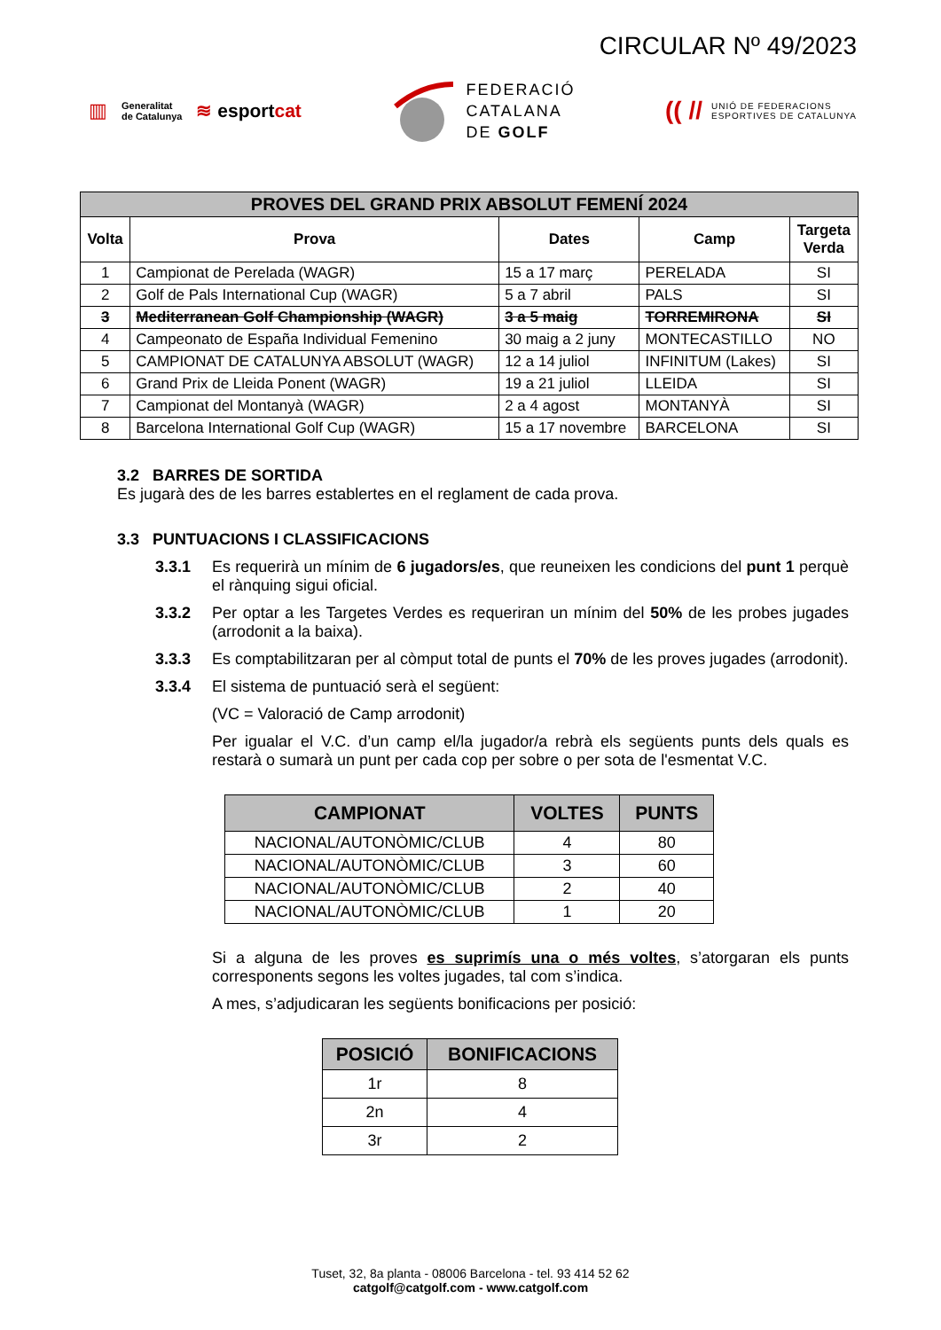CIRCULAR Nº 49/2023
▥ Generalitat
de Catalunya ≋ esportcat
FEDERACIÓ
CATALANA
DE GOLF
(( // UNIÓ DE FEDERACIONS
ESPORTIVES DE CATALUNYA
| PROVES DEL GRAND PRIX ABSOLUT FEMENÍ 2024 | | | | |
| --- | --- | --- | --- | --- |
| Volta | Prova | Dates | Camp | Targeta Verda |
| 1 | Campionat de Perelada (WAGR) | 15 a 17 març | PERELADA | SI |
| 2 | Golf de Pals International Cup (WAGR) | 5 a 7 abril | PALS | SI |
| 3 | Mediterranean Golf Championship (WAGR) | 3 a 5 maig | TORREMIRONA | SI |
| 4 | Campeonato de España Individual Femenino | 30 maig a 2 juny | MONTECASTILLO | NO |
| 5 | CAMPIONAT DE CATALUNYA ABSOLUT (WAGR) | 12 a 14 juliol | INFINITUM (Lakes) | SI |
| 6 | Grand Prix de Lleida Ponent (WAGR) | 19 a 21 juliol | LLEIDA | SI |
| 7 | Campionat del Montanyà (WAGR) | 2 a 4 agost | MONTANYÀ | SI |
| 8 | Barcelona International Golf Cup (WAGR) | 15 a 17 novembre | BARCELONA | SI |
3.2 BARRES DE SORTIDA
Es jugarà des de les barres establertes en el reglament de cada prova.
3.3 PUNTUACIONS I CLASSIFICACIONS
3.3.1 Es requerirà un mínim de 6 jugadors/es, que reuneixen les condicions del punt 1 perquè el rànquing sigui oficial.
3.3.2 Per optar a les Targetes Verdes es requeriran un mínim del 50% de les probes jugades (arrodonit a la baixa).
3.3.3 Es comptabilitzaran per al còmput total de punts el 70% de les proves jugades (arrodonit).
3.3.4 El sistema de puntuació serà el següent:
(VC = Valoració de Camp arrodonit)
Per igualar el V.C. d’un camp el/la jugador/a rebrà els següents punts dels quals es restarà o sumarà un punt per cada cop per sobre o per sota de l'esmentat V.C.
| CAMPIONAT | VOLTES | PUNTS |
| --- | --- | --- |
| NACIONAL/AUTONÒMIC/CLUB | 4 | 80 |
| NACIONAL/AUTONÒMIC/CLUB | 3 | 60 |
| NACIONAL/AUTONÒMIC/CLUB | 2 | 40 |
| NACIONAL/AUTONÒMIC/CLUB | 1 | 20 |
Si a alguna de les proves es suprimís una o més voltes, s’atorgaran els punts corresponents segons les voltes jugades, tal com s’indica.
A mes, s’adjudicaran les següents bonificacions per posició:
| POSICIÓ | BONIFICACIONS |
| --- | --- |
| 1r | 8 |
| 2n | 4 |
| 3r | 2 |
Tuset, 32, 8a planta - 08006 Barcelona - tel. 93 414 52 62
catgolf@catgolf.com - www.catgolf.com